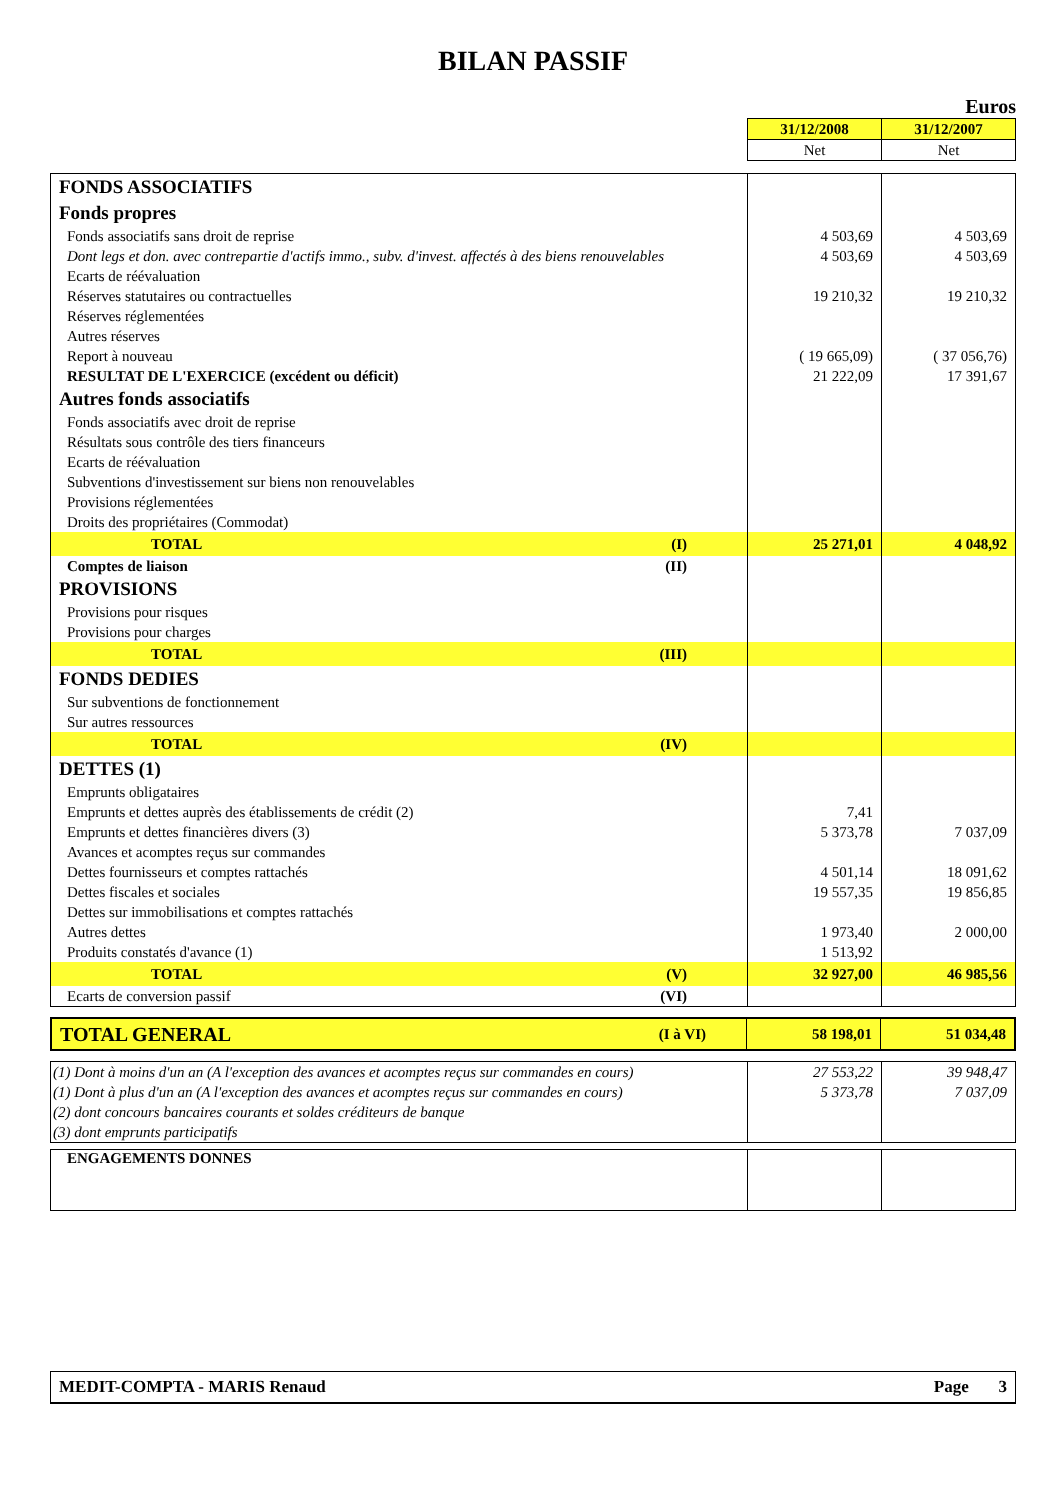BILAN PASSIF
Euros
| | 31/12/2008 | 31/12/2007 |
| | Net | Net |
| FONDS ASSOCIATIFS | | | |
| Fonds propres | | | |
| Fonds associatifs sans droit de reprise | | 4 503,69 | 4 503,69 |
| Dont legs et don. avec contrepartie d'actifs immo., subv. d'invest. affectés à des biens renouvelables | | 4 503,69 | 4 503,69 |
| Ecarts de réévaluation | | | |
| Réserves statutaires ou contractuelles | | 19 210,32 | 19 210,32 |
| Réserves réglementées | | | |
| Autres réserves | | | |
| Report à nouveau | | ( 19 665,09) | ( 37 056,76) |
| RESULTAT DE L'EXERCICE (excédent ou déficit) | | 21 222,09 | 17 391,67 |
| Autres fonds associatifs | | | |
| Fonds associatifs avec droit de reprise | | | |
| Résultats sous contrôle des tiers financeurs | | | |
| Ecarts de réévaluation | | | |
| Subventions d'investissement sur biens non renouvelables | | | |
| Provisions réglementées | | | |
| Droits des propriétaires (Commodat) | | | |
| TOTAL | (I) | 25 271,01 | 4 048,92 |
| Comptes de liaison | (II) | | |
| PROVISIONS | | | |
| Provisions pour risques | | | |
| Provisions pour charges | | | |
| TOTAL | (III) | | |
| FONDS DEDIES | | | |
| Sur subventions de fonctionnement | | | |
| Sur autres ressources | | | |
| TOTAL | (IV) | | |
| DETTES (1) | | | |
| Emprunts obligataires | | | |
| Emprunts et dettes auprès des établissements de crédit (2) | | 7,41 | |
| Emprunts et dettes financières divers (3) | | 5 373,78 | 7 037,09 |
| Avances et acomptes reçus sur commandes | | | |
| Dettes fournisseurs et comptes rattachés | | 4 501,14 | 18 091,62 |
| Dettes fiscales et sociales | | 19 557,35 | 19 856,85 |
| Dettes sur immobilisations et comptes rattachés | | | |
| Autres dettes | | 1 973,40 | 2 000,00 |
| Produits constatés d'avance (1) | | 1 513,92 | |
| TOTAL | (V) | 32 927,00 | 46 985,56 |
| Ecarts de conversion passif | (VI) | | |
| TOTAL GENERAL | (I à VI) | 58 198,01 | 51 034,48 |
| (1) Dont à moins d'un an (A l'exception des avances et acomptes reçus sur commandes en cours) | 27 553,22 | 39 948,47 |
| (1) Dont à plus d'un an (A l'exception des avances et acomptes reçus sur commandes en cours) | 5 373,78 | 7 037,09 |
| (2) dont concours bancaires courants et soldes créditeurs de banque | | |
| (3) dont emprunts participatifs | | |
| ENGAGEMENTS DONNES | | |
| MEDIT-COMPTA - MARIS Renaud | Page 3 |